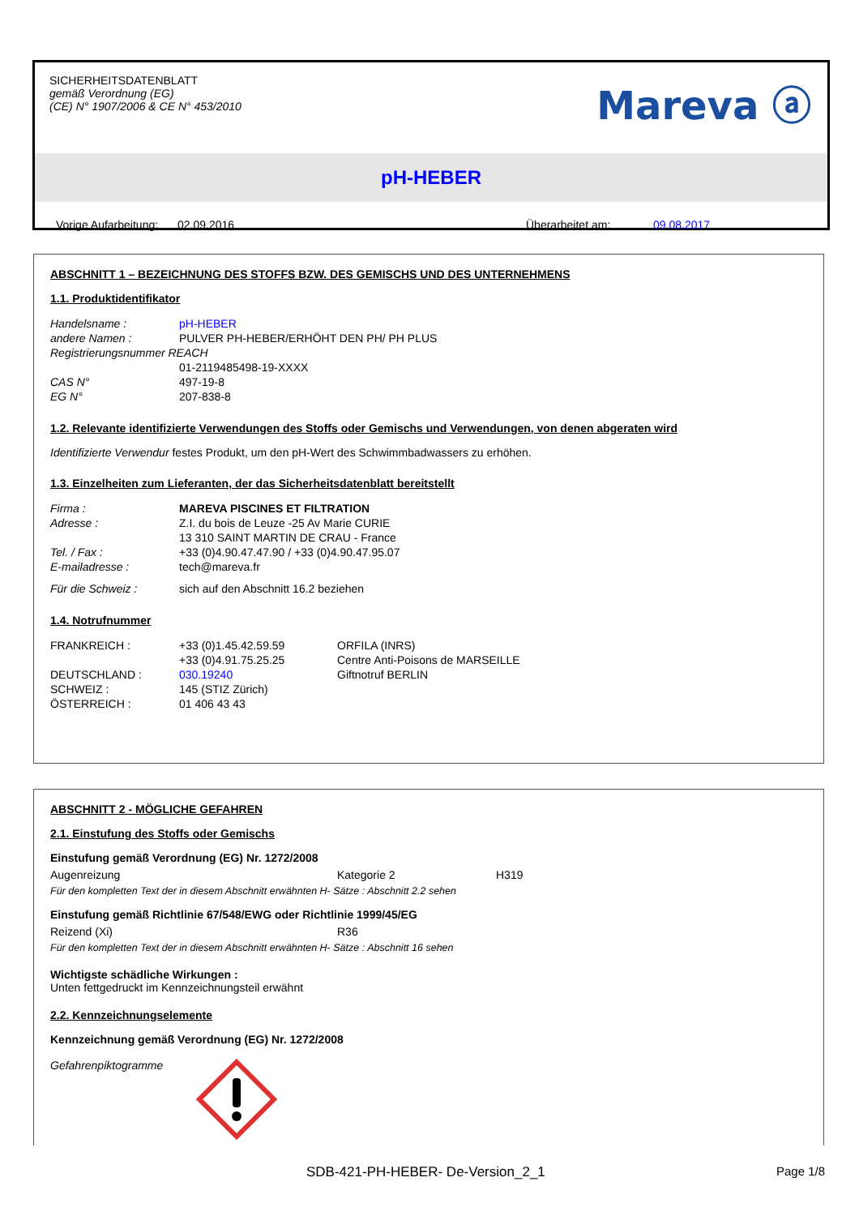SICHERHEITSDATENBLATT
gemäß Verordnung (EG)
(CE) N° 1907/2006 & CE N° 453/2010
Mareva ⓐ
pH-HEBER
Vorige Aufarbeitung: 02.09.2016 Überarbeitet am: 09.08.2017
ABSCHNITT 1 – BEZEICHNUNG DES STOFFS BZW. DES GEMISCHS UND DES UNTERNEHMENS
1.1. Produktidentifikator
| Handelsname : | pH-HEBER |
| andere Namen : | PULVER PH-HEBER/ERHÖHT DEN PH/ PH PLUS |
| Registrierungsnummer REACH | |
| | 01-2119485498-19-XXXX |
| CAS N° | 497-19-8 |
| EG N° | 207-838-8 |
1.2. Relevante identifizierte Verwendungen des Stoffs oder Gemischs und Verwendungen, von denen abgeraten wird
Identifizierte Verwendur festes Produkt, um den pH-Wert des Schwimmbadwassers zu erhöhen.
1.3. Einzelheiten zum Lieferanten, der das Sicherheitsdatenblatt bereitstellt
| Firma : | MAREVA PISCINES ET FILTRATION |
| Adresse : | Z.I. du bois de Leuze -25 Av Marie CURIE |
| | 13 310 SAINT MARTIN DE CRAU - France |
| Tel. / Fax : | +33 (0)4.90.47.47.90 / +33 (0)4.90.47.95.07 |
| E-mailadresse : | tech@mareva.fr |
| Für die Schweiz : | sich auf den Abschnitt 16.2 beziehen |
1.4. Notrufnummer
| FRANKREICH : | +33 (0)1.45.42.59.59 | ORFILA (INRS) |
| | +33 (0)4.91.75.25.25 | Centre Anti-Poisons de MARSEILLE |
| DEUTSCHLAND : | 030.19240 | Giftnotruf BERLIN |
| SCHWEIZ : | 145 (STIZ Zürich) | |
| ÖSTERREICH : | 01 406 43 43 | |
ABSCHNITT 2 - MÖGLICHE GEFAHREN
2.1. Einstufung des Stoffs oder Gemischs
Einstufung gemäß Verordnung (EG) Nr. 1272/2008
| Augenreizung | Kategorie 2 | H319 |
Für den kompletten Text der in diesem Abschnitt erwähnten H- Sätze : Abschnitt 2.2 sehen
Einstufung gemäß Richtlinie 67/548/EWG oder Richtlinie 1999/45/EG
| Reizend (Xi) | R36 |
Für den kompletten Text der in diesem Abschnitt erwähnten H- Sätze : Abschnitt 16 sehen
Wichtigste schädliche Wirkungen :
Unten fettgedruckt im Kennzeichnungsteil erwähnt
2.2. Kennzeichnungselemente
Kennzeichnung gemäß Verordnung (EG) Nr. 1272/2008
Gefahrenpiktogramme
SDB-421-PH-HEBER- De-Version_2_1 Page 1/8